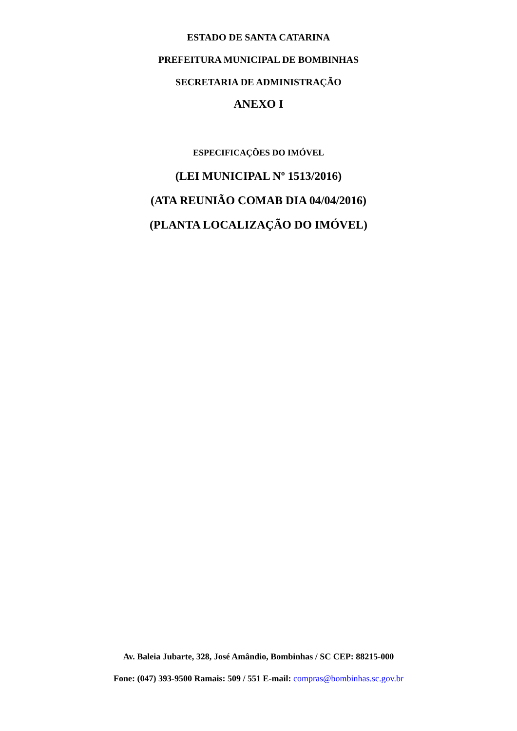ESTADO DE SANTA CATARINA
PREFEITURA MUNICIPAL DE BOMBINHAS
SECRETARIA DE ADMINISTRAÇÃO
ANEXO I
ESPECIFICAÇÕES DO IMÓVEL
(LEI MUNICIPAL Nº 1513/2016)
(ATA REUNIÃO COMAB DIA 04/04/2016)
(PLANTA LOCALIZAÇÃO DO IMÓVEL)
Av. Baleia Jubarte, 328, José Amândio, Bombinhas / SC CEP: 88215-000
Fone: (047) 393-9500 Ramais: 509 / 551 E-mail: compras@bombinhas.sc.gov.br